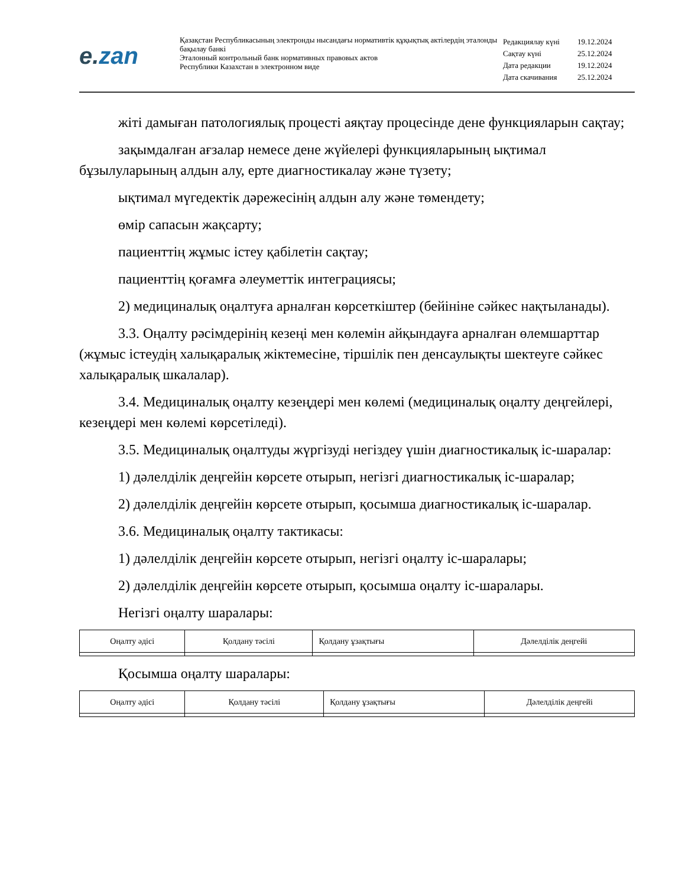e. zan
Қазақстан Республикасының электронды нысандағы нормативтік құқықтық актілердің эталонды бақылау банкі
Эталонный контрольный банк нормативных правовых актов
Республики Казахстан в электронном виде
| Редакциялау күні | 19.12.2024 |
| Сақтау күні | 25.12.2024 |
| Дата редакции | 19.12.2024 |
| Дата скачивания | 25.12.2024 |
жіті дамыған патологиялық процесті аяқтау процесінде дене функцияларын сақтау;
зақымдалған ағзалар немесе дене жүйелері функцияларының ықтимал бұзылуларының алдын алу, ерте диагностикалау және түзету;
ықтимал мүгедектік дәрежесінің алдын алу және төмендету;
өмір сапасын жақсарту;
пациенттің жұмыс істеу қабілетін сақтау;
пациенттің қоғамға әлеуметтік интеграциясы;
2) медициналық оңалтуға арналған көрсеткіштер (бейініне сәйкес нақтыланады).
3.3. Оңалту рәсімдерінің кезеңі мен көлемін айқындауға арналған өлемшарттар (жұмыс істеудің халықаралық жіктемесіне, тіршілік пен денсаулықты шектеуге сәйкес халықаралық шкалалар).
3.4. Медициналық оңалту кезеңдері мен көлемі (медициналық оңалту деңгейлері, кезеңдері мен көлемі көрсетіледі).
3.5. Медициналық оңалтуды жүргізуді негіздеу үшін диагностикалық іс-шаралар:
1) дәлелділік деңгейін көрсете отырып, негізгі диагностикалық іс-шаралар;
2) дәлелділік деңгейін көрсете отырып, қосымша диагностикалық іс-шаралар.
3.6. Медициналық оңалту тактикасы:
1) дәлелділік деңгейін көрсете отырып, негізгі оңалту іс-шаралары;
2) дәлелділік деңгейін көрсете отырып, қосымша оңалту іс-шаралары.
Негізгі оңалту шаралары:
| Оңалту әдісі | Қолдану тәсілі | Қолдану ұзақтығы | Дәлелділік деңгейі |
| --- | --- | --- | --- |
Қосымша оңалту шаралары:
| Оңалту әдісі | Қолдану тәсілі | Қолдану ұзақтығы | Дәлелділік деңгейі |
| --- | --- | --- | --- |